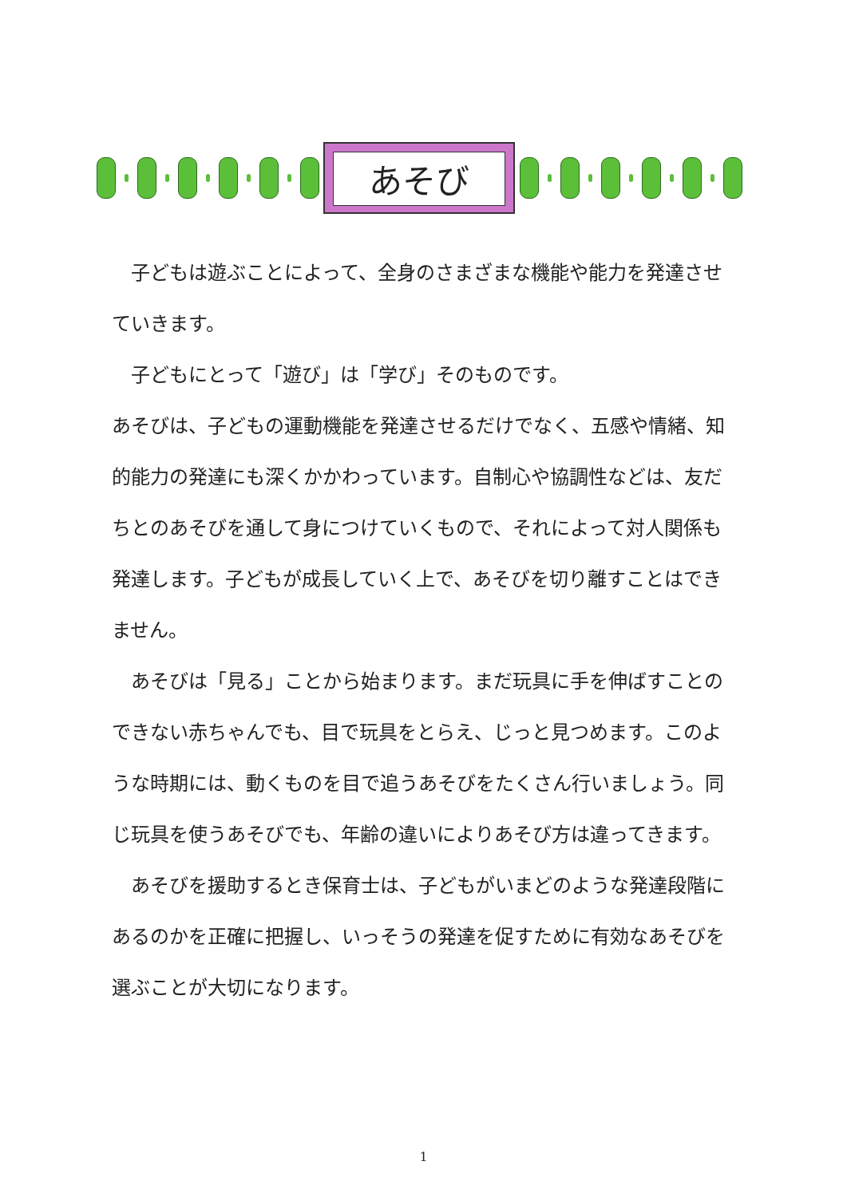あそび
　子どもは遊ぶことによって、全身のさまざまな機能や能力を発達させていきます。
　子どもにとって「遊び」は「学び」そのものです。
あそびは、子どもの運動機能を発達させるだけでなく、五感や情緒、知的能力の発達にも深くかかわっています。自制心や協調性などは、友だちとのあそびを通して身につけていくもので、それによって対人関係も発達します。子どもが成長していく上で、あそびを切り離すことはできません。
　あそびは「見る」ことから始まります。まだ玩具に手を伸ばすことのできない赤ちゃんでも、目で玩具をとらえ、じっと見つめます。このような時期には、動くものを目で追うあそびをたくさん行いましょう。同じ玩具を使うあそびでも、年齢の違いによりあそび方は違ってきます。
　あそびを援助するとき保育士は、子どもがいまどのような発達段階にあるのかを正確に把握し、いっそうの発達を促すために有効なあそびを選ぶことが大切になります。
1